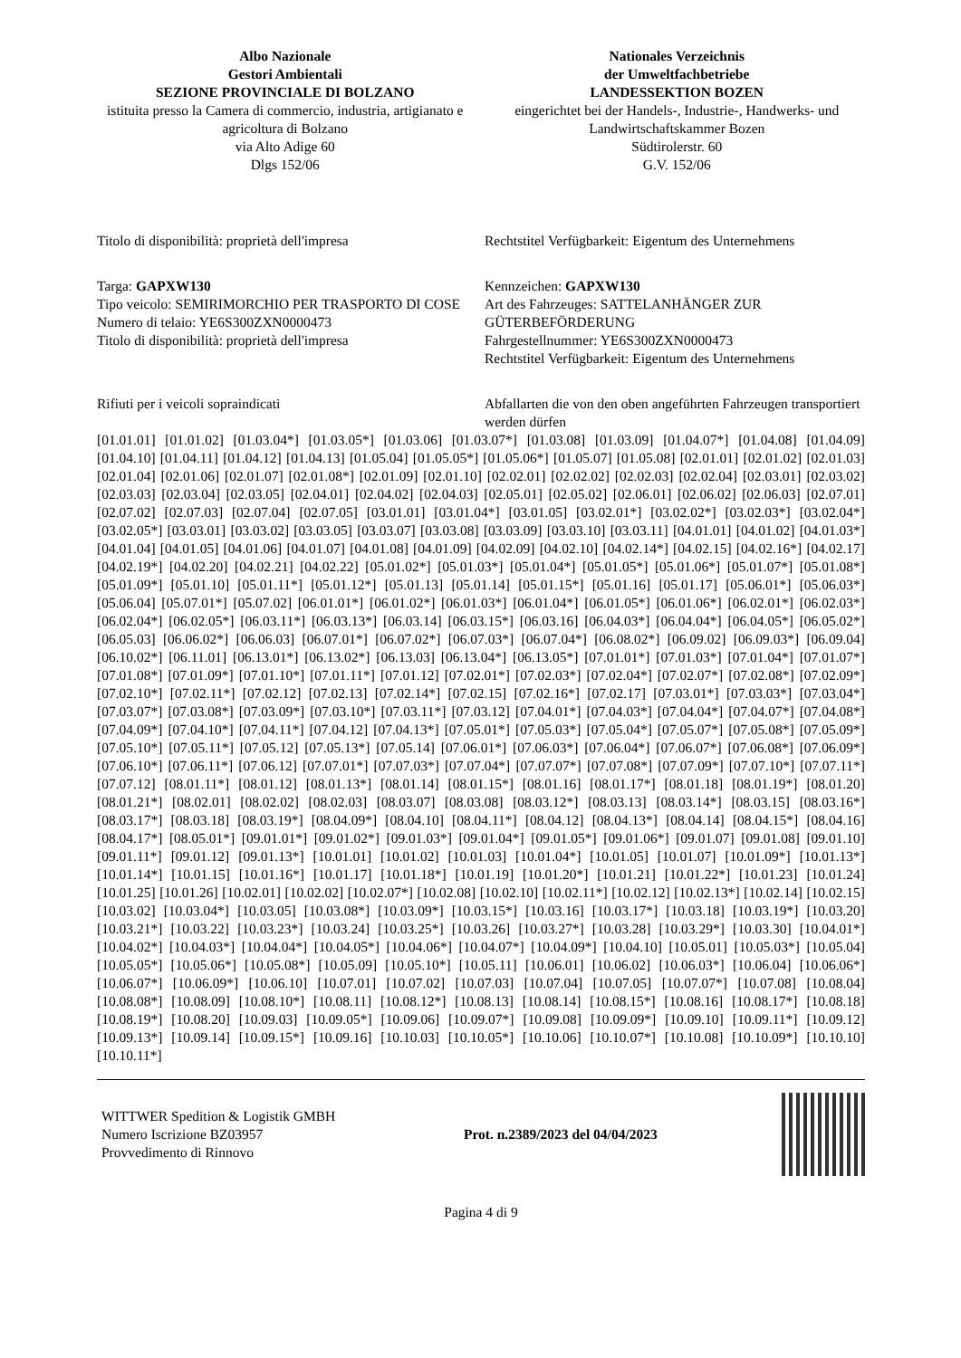Albo Nazionale
Gestori Ambientali
SEZIONE PROVINCIALE DI BOLZANO
istituita presso la Camera di commercio, industria, artigianato e agricoltura di Bolzano
via Alto Adige 60
Dlgs 152/06
Nationales Verzeichnis
der Umweltfachbetriebe
LANDESSEKTION BOZEN
eingerichtet bei der Handels-, Industrie-, Handwerks- und Landwirtschaftskammer Bozen
Südtirolerstr. 60
G.V. 152/06
Titolo di disponibilità: proprietà dell'impresa
Rechtstitel Verfügbarkeit: Eigentum des Unternehmens
Targa: GAPXW130
Tipo veicolo: SEMIRIMORCHIO PER TRASPORTO DI COSE
Numero di telaio: YE6S300ZXN0000473
Titolo di disponibilità: proprietà dell'impresa
Kennzeichen: GAPXW130
Art des Fahrzeuges: SATTELANHÄNGER ZUR GÜTERBEFÖRDERUNG
Fahrgestellnummer: YE6S300ZXN0000473
Rechtstitel Verfügbarkeit: Eigentum des Unternehmens
Rifiuti per i veicoli sopraindicati Abfallarten die von den oben angeführten Fahrzeugen transportiert werden dürfen
[01.01.01] [01.01.02] [01.03.04*] [01.03.05*] [01.03.06] [01.03.07*] [01.03.08] [01.03.09] [01.04.07*] [01.04.08] [01.04.09] [01.04.10] [01.04.11] [01.04.12] [01.04.13] [01.05.04] [01.05.05*] [01.05.06*] [01.05.07] [01.05.08] [02.01.01] [02.01.02] [02.01.03] [02.01.04] [02.01.06] [02.01.07] [02.01.08*] [02.01.09] [02.01.10] [02.02.01] [02.02.02] [02.02.03] [02.02.04] [02.03.01] [02.03.02] [02.03.03] [02.03.04] [02.03.05] [02.04.01] [02.04.02] [02.04.03] [02.05.01] [02.05.02] [02.06.01] [02.06.02] [02.06.03] [02.07.01] [02.07.02] [02.07.03] [02.07.04] [02.07.05] [03.01.01] [03.01.04*] [03.01.05] [03.02.01*] [03.02.02*] [03.02.03*] [03.02.04*] [03.02.05*] [03.03.01] [03.03.02] [03.03.05] [03.03.07] [03.03.08] [03.03.09] [03.03.10] [03.03.11] [04.01.01] [04.01.02] [04.01.03*] [04.01.04] [04.01.05] [04.01.06] [04.01.07] [04.01.08] [04.01.09] [04.02.09] [04.02.10] [04.02.14*] [04.02.15] [04.02.16*] [04.02.17] [04.02.19*] [04.02.20] [04.02.21] [04.02.22] [05.01.02*] [05.01.03*] [05.01.04*] [05.01.05*] [05.01.06*] [05.01.07*] [05.01.08*] [05.01.09*] [05.01.10] [05.01.11*] [05.01.12*] [05.01.13] [05.01.14] [05.01.15*] [05.01.16] [05.01.17] [05.06.01*] [05.06.03*] [05.06.04] [05.07.01*] [05.07.02] [06.01.01*] [06.01.02*] [06.01.03*] [06.01.04*] [06.01.05*] [06.01.06*] [06.02.01*] [06.02.03*] [06.02.04*] [06.02.05*] [06.03.11*] [06.03.13*] [06.03.14] [06.03.15*] [06.03.16] [06.04.03*] [06.04.04*] [06.04.05*] [06.05.02*] [06.05.03] [06.06.02*] [06.06.03] [06.07.01*] [06.07.02*] [06.07.03*] [06.07.04*] [06.08.02*] [06.09.02] [06.09.03*] [06.09.04] [06.10.02*] [06.11.01] [06.13.01*] [06.13.02*] [06.13.03] [06.13.04*] [06.13.05*] [07.01.01*] [07.01.03*] [07.01.04*] [07.01.07*] [07.01.08*] [07.01.09*] [07.01.10*] [07.01.11*] [07.01.12] [07.02.01*] [07.02.03*] [07.02.04*] [07.02.07*] [07.02.08*] [07.02.09*] [07.02.10*] [07.02.11*] [07.02.12] [07.02.13] [07.02.14*] [07.02.15] [07.02.16*] [07.02.17] [07.03.01*] [07.03.03*] [07.03.04*] [07.03.07*] [07.03.08*] [07.03.09*] [07.03.10*] [07.03.11*] [07.03.12] [07.04.01*] [07.04.03*] [07.04.04*] [07.04.07*] [07.04.08*] [07.04.09*] [07.04.10*] [07.04.11*] [07.04.12] [07.04.13*] [07.05.01*] [07.05.03*] [07.05.04*] [07.05.07*] [07.05.08*] [07.05.09*] [07.05.10*] [07.05.11*] [07.05.12] [07.05.13*] [07.05.14] [07.06.01*] [07.06.03*] [07.06.04*] [07.06.07*] [07.06.08*] [07.06.09*] [07.06.10*] [07.06.11*] [07.06.12] [07.07.01*] [07.07.03*] [07.07.04*] [07.07.07*] [07.07.08*] [07.07.09*] [07.07.10*] [07.07.11*] [07.07.12] [08.01.11*] [08.01.12] [08.01.13*] [08.01.14] [08.01.15*] [08.01.16] [08.01.17*] [08.01.18] [08.01.19*] [08.01.20] [08.01.21*] [08.02.01] [08.02.02] [08.02.03] [08.03.07] [08.03.08] [08.03.12*] [08.03.13] [08.03.14*] [08.03.15] [08.03.16*] [08.03.17*] [08.03.18] [08.03.19*] [08.04.09*] [08.04.10] [08.04.11*] [08.04.12] [08.04.13*] [08.04.14] [08.04.15*] [08.04.16] [08.04.17*] [08.05.01*] [09.01.01*] [09.01.02*] [09.01.03*] [09.01.04*] [09.01.05*] [09.01.06*] [09.01.07] [09.01.08] [09.01.10] [09.01.11*] [09.01.12] [09.01.13*] [10.01.01] [10.01.02] [10.01.03] [10.01.04*] [10.01.05] [10.01.07] [10.01.09*] [10.01.13*] [10.01.14*] [10.01.15] [10.01.16*] [10.01.17] [10.01.18*] [10.01.19] [10.01.20*] [10.01.21] [10.01.22*] [10.01.23] [10.01.24] [10.01.25] [10.01.26] [10.02.01] [10.02.02] [10.02.07*] [10.02.08] [10.02.10] [10.02.11*] [10.02.12] [10.02.13*] [10.02.14] [10.02.15] [10.03.02] [10.03.04*] [10.03.05] [10.03.08*] [10.03.09*] [10.03.15*] [10.03.16] [10.03.17*] [10.03.18] [10.03.19*] [10.03.20] [10.03.21*] [10.03.22] [10.03.23*] [10.03.24] [10.03.25*] [10.03.26] [10.03.27*] [10.03.28] [10.03.29*] [10.03.30] [10.04.01*] [10.04.02*] [10.04.03*] [10.04.04*] [10.04.05*] [10.04.06*] [10.04.07*] [10.04.09*] [10.04.10] [10.05.01] [10.05.03*] [10.05.04] [10.05.05*] [10.05.06*] [10.05.08*] [10.05.09] [10.05.10*] [10.05.11] [10.06.01] [10.06.02] [10.06.03*] [10.06.04] [10.06.06*] [10.06.07*] [10.06.09*] [10.06.10] [10.07.01] [10.07.02] [10.07.03] [10.07.04] [10.07.05] [10.07.07*] [10.07.08] [10.08.04] [10.08.08*] [10.08.09] [10.08.10*] [10.08.11] [10.08.12*] [10.08.13] [10.08.14] [10.08.15*] [10.08.16] [10.08.17*] [10.08.18] [10.08.19*] [10.08.20] [10.09.03] [10.09.05*] [10.09.06] [10.09.07*] [10.09.08] [10.09.09*] [10.09.10] [10.09.11*] [10.09.12] [10.09.13*] [10.09.14] [10.09.15*] [10.09.16] [10.10.03] [10.10.05*] [10.10.06] [10.10.07*] [10.10.08] [10.10.09*] [10.10.10] [10.10.11*]
WITTWER Spedition & Logistik GMBH
Numero Iscrizione BZ03957
Provvedimento di Rinnovo
Prot. n.2389/2023 del 04/04/2023
Pagina 4 di 9